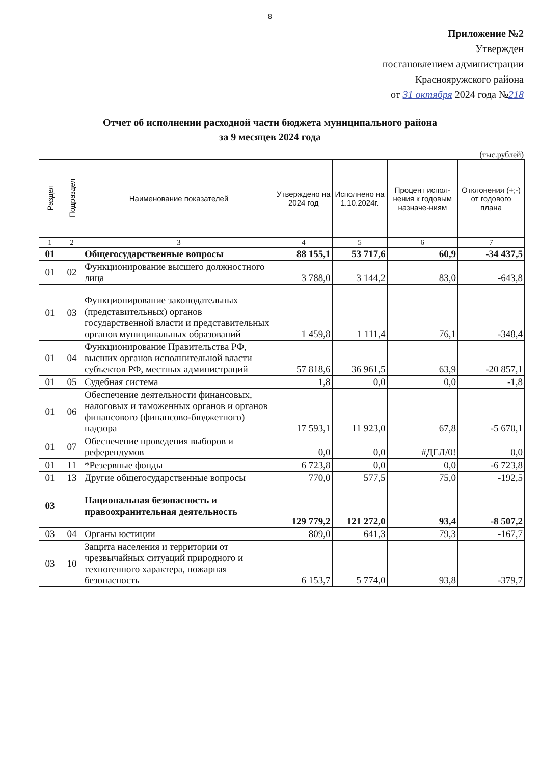8
Приложение №2
Утвержден
постановлением администрации
Краснояружского района
от 31 октября 2024 года №218
Отчет об исполнении расходной части бюджета муниципального района
за 9 месяцев 2024 года
(тыс.рублей)
| Раздел | Подраздел | Наименование показателей | Утверждено на 2024 год | Исполнено на 1.10.2024г. | Процент испол-нения к годовым назначе-ниям | Отклонения (+;-) от годового плана |
| --- | --- | --- | --- | --- | --- | --- |
| 1 | 2 | 3 | 4 | 5 | 6 | 7 |
| 01 | | Общегосударственные вопросы | 88 155,1 | 53 717,6 | 60,9 | -34 437,5 |
| 01 | 02 | Функционирование высшего должностного лица | 3 788,0 | 3 144,2 | 83,0 | -643,8 |
| 01 | 03 | Функционирование законодательных (представительных) органов государственной власти и представительных органов муниципальных образований | 1 459,8 | 1 111,4 | 76,1 | -348,4 |
| 01 | 04 | Функционирование Правительства РФ, высших органов исполнительной власти субъектов РФ, местных администраций | 57 818,6 | 36 961,5 | 63,9 | -20 857,1 |
| 01 | 05 | Судебная система | 1,8 | 0,0 | 0,0 | -1,8 |
| 01 | 06 | Обеспечение деятельности финансовых, налоговых и таможенных органов и органов финансового (финансово-бюджетного) надзора | 17 593,1 | 11 923,0 | 67,8 | -5 670,1 |
| 01 | 07 | Обеспечение проведения выборов и референдумов | 0,0 | 0,0 | #ДЕЛ/0! | 0,0 |
| 01 | 11 | *Резервные фонды | 6 723,8 | 0,0 | 0,0 | -6 723,8 |
| 01 | 13 | Другие общегосударственные вопросы | 770,0 | 577,5 | 75,0 | -192,5 |
| 03 | | Национальная безопасность и правоохранительная деятельность | 129 779,2 | 121 272,0 | 93,4 | -8 507,2 |
| 03 | 04 | Органы юстиции | 809,0 | 641,3 | 79,3 | -167,7 |
| 03 | 10 | Защита населения и территории от чрезвычайных ситуаций природного и техногенного характера, пожарная безопасность | 6 153,7 | 5 774,0 | 93,8 | -379,7 |